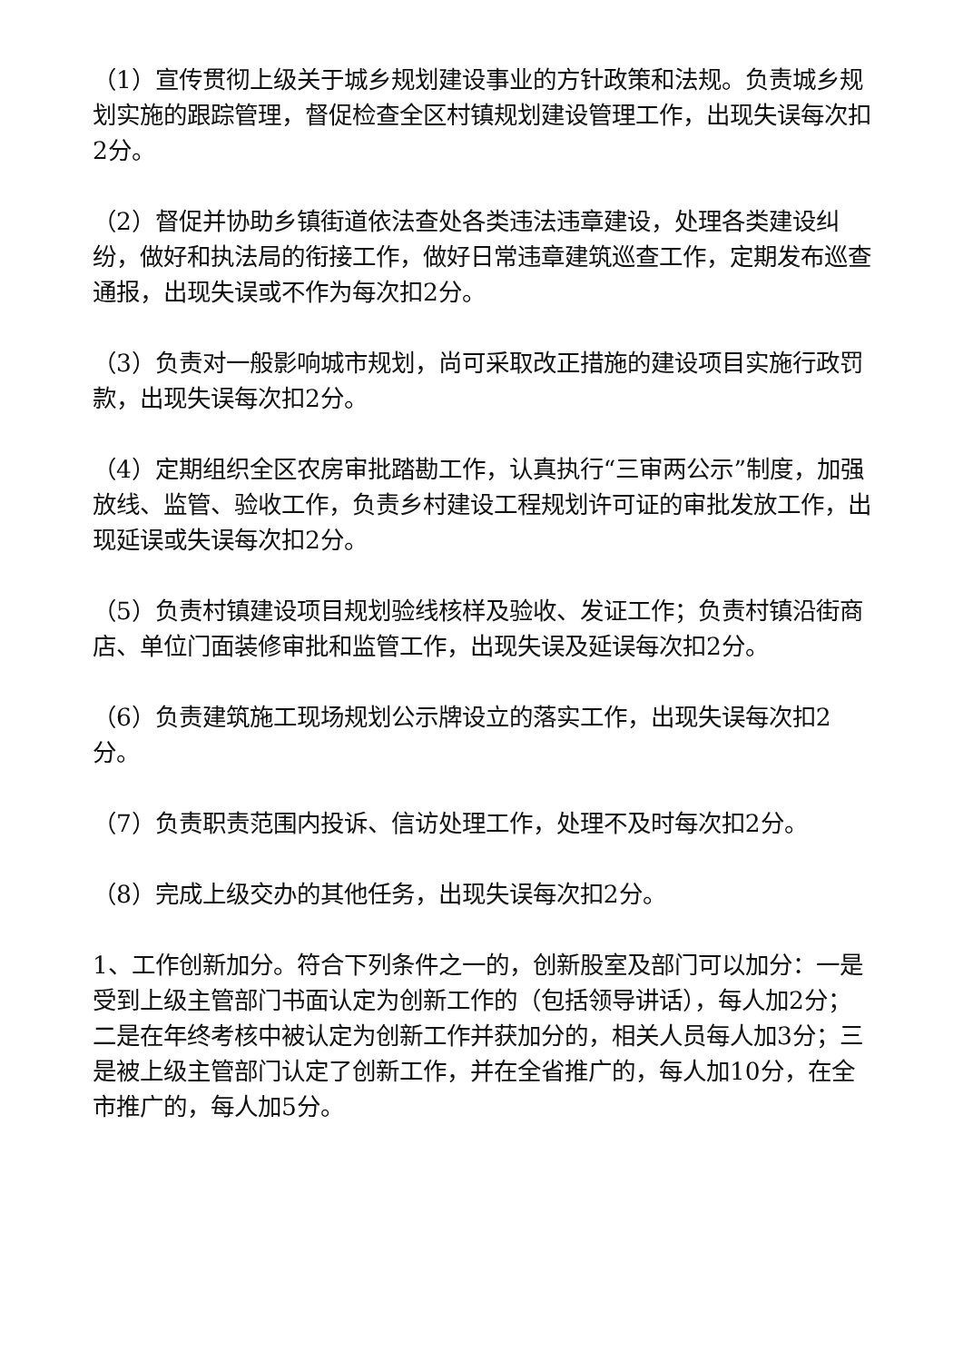（1）宣传贯彻上级关于城乡规划建设事业的方针政策和法规。负责城乡规划实施的跟踪管理，督促检查全区村镇规划建设管理工作，出现失误每次扣2分。
（2）督促并协助乡镇街道依法查处各类违法违章建设，处理各类建设纠纷，做好和执法局的衔接工作，做好日常违章建筑巡查工作，定期发布巡查通报，出现失误或不作为每次扣2分。
（3）负责对一般影响城市规划，尚可采取改正措施的建设项目实施行政罚款，出现失误每次扣2分。
（4）定期组织全区农房审批踏勘工作，认真执行“三审两公示”制度，加强放线、监管、验收工作，负责乡村建设工程规划许可证的审批发放工作，出现延误或失误每次扣2分。
（5）负责村镇建设项目规划验线核样及验收、发证工作；负责村镇沿街商店、单位门面装修审批和监管工作，出现失误及延误每次扣2分。
（6）负责建筑施工现场规划公示牌设立的落实工作，出现失误每次扣2分。
（7）负责职责范围内投诉、信访处理工作，处理不及时每次扣2分。
（8）完成上级交办的其他任务，出现失误每次扣2分。
1、工作创新加分。符合下列条件之一的，创新股室及部门可以加分：一是受到上级主管部门书面认定为创新工作的（包括领导讲话），每人加2分；二是在年终考核中被认定为创新工作并获加分的，相关人员每人加3分；三是被上级主管部门认定了创新工作，并在全省推广的，每人加10分，在全市推广的，每人加5分。